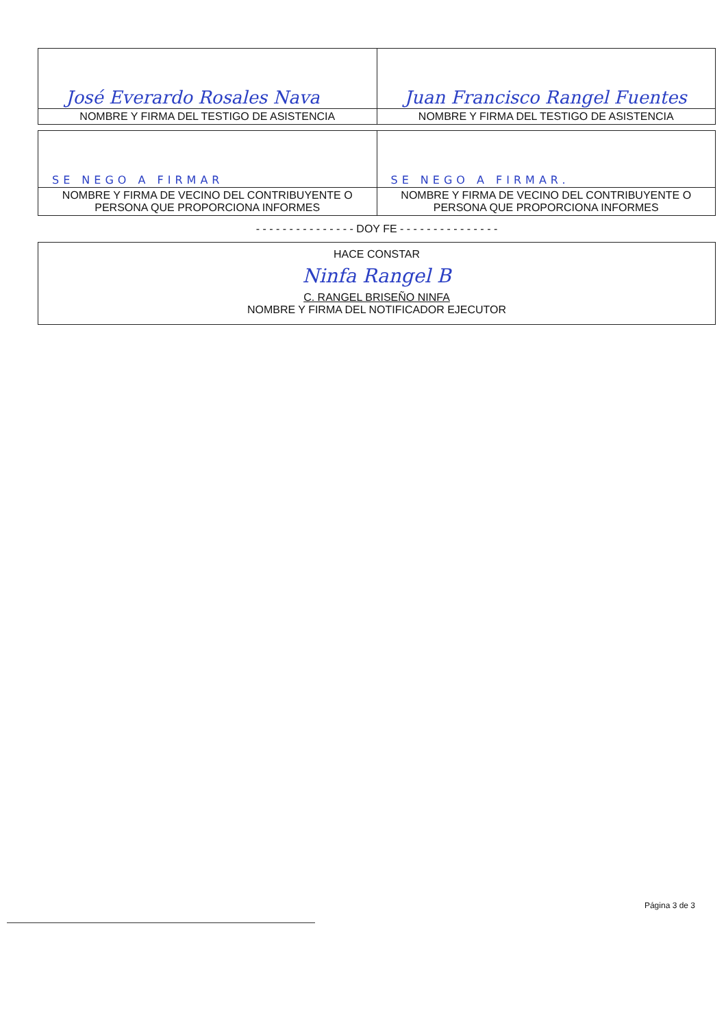| José Everardo Rosales Nava | Juan Francisco Rangel Fuentes |
| NOMBRE Y FIRMA DEL TESTIGO DE ASISTENCIA | NOMBRE Y FIRMA DEL TESTIGO DE ASISTENCIA |
| SE NEGO A FIRMAR | SE NEGO A FIRMAR. |
| NOMBRE Y FIRMA DE VECINO DEL CONTRIBUYENTE O PERSONA QUE PROPORCIONA INFORMES | NOMBRE Y FIRMA DE VECINO DEL CONTRIBUYENTE O PERSONA QUE PROPORCIONA INFORMES |
- - - - - - - - - - - - - - - DOY FE - - - - - - - - - - - - - - -
HACE CONSTAR
Ninfa Rangel B
C. RANGEL BRISEÑO NINFA
NOMBRE Y FIRMA DEL NOTIFICADOR EJECUTOR
Página 3 de 3